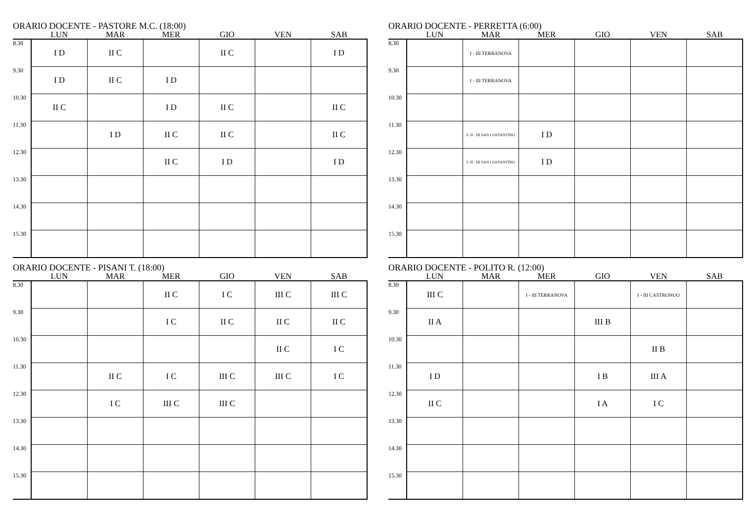ORARIO DOCENTE - PASTORE M.C. (18:00)
| | LUN | MAR | MER | GIO | VEN | SAB |
| --- | --- | --- | --- | --- | --- | --- |
| 8.30 | I D | II C | | II C | | I D |
| 9.30 | I D | II C | I D | | | |
| 10.30 | II C | | I D | II C | | II C |
| 11.30 | | I D | II C | II C | | II C |
| 12.30 | | | II C | I D | | I D |
| 13.30 | | | | | | |
| 14.30 | | | | | | |
| 15.30 | | | | | | |
ORARIO DOCENTE - PERRETTA (6:00)
| | LUN | MAR | MER | GIO | VEN | SAB |
| --- | --- | --- | --- | --- | --- | --- |
| 8.30 | | I - III TERRANOVA | | | | |
| 9.30 | | I - III TERRANOVA | | | | |
| 10.30 | | | | | | |
| 11.30 | | I- II - III SAN COSTANTINO | I D | | | |
| 12.30 | | I- II - III SAN COSTANTINO | I D | | | |
| 13.30 | | | | | | |
| 14.30 | | | | | | |
| 15.30 | | | | | | |
ORARIO DOCENTE - PISANI T. (18:00)
| | LUN | MAR | MER | GIO | VEN | SAB |
| --- | --- | --- | --- | --- | --- | --- |
| 8.30 | | | II C | I C | III C | III C |
| 9.30 | | | I C | II C | II C | II C |
| 10.30 | | | | | II C | I C |
| 11.30 | | II C | I C | III C | III C | I C |
| 12.30 | | I C | III C | III C | | |
| 13.30 | | | | | | |
| 14.30 | | | | | | |
| 15.30 | | | | | | |
ORARIO DOCENTE - POLITO R. (12:00)
| | LUN | MAR | MER | GIO | VEN | SAB |
| --- | --- | --- | --- | --- | --- | --- |
| 8.30 | III C | | I - III TERRANOVA | | I - III CASTRONUO | |
| 9.30 | II A | | | III B | | |
| 10.30 | | | | | II B | |
| 11.30 | I D | | | I B | III A | |
| 12.30 | II C | | | I A | I C | |
| 13.30 | | | | | | |
| 14.30 | | | | | | |
| 15.30 | | | | | | |